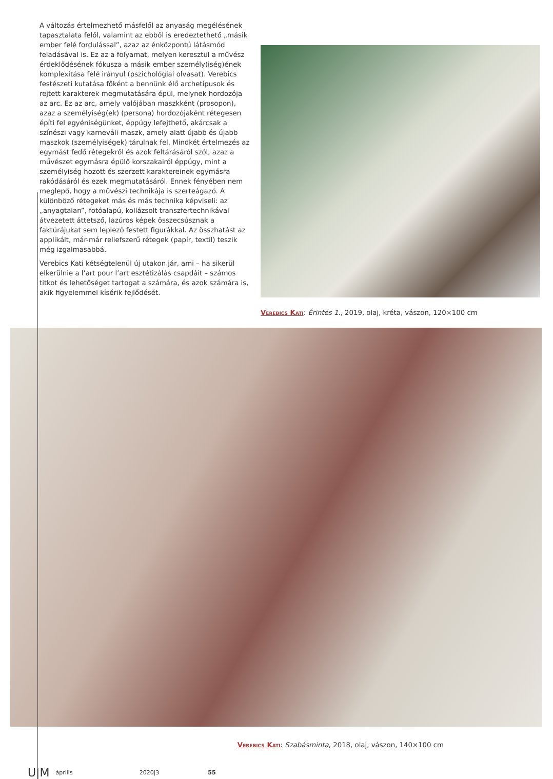A változás értelmezhető másfelől az anyaság megélésének tapasztalata felől, valamint az ebből is eredeztethető „másik ember felé fordulással”, azaz az énközpontú látásmód feladásával is. Ez az a folyamat, melyen keresztül a művész érdeklődésének fókusza a másik ember személy(iség)ének komplexitása felé irányul (pszichológiai olvasat). Verebics festészeti kutatása főként a bennünk élő archetípusok és rejtett karakterek megmutatására épül, melynek hordozója az arc. Ez az arc, amely valójában maszkként (prosopon), azaz a személyiség(ek) (persona) hordozójaként rétegesen építi fel egyéniségünket, éppúgy lefejthető, akárcsak a színészi vagy karneváli maszk, amely alatt újabb és újabb maszkok (személyiségek) tárulnak fel. Mindkét értelmezés az egymást fedő rétegekről és azok feltárásáról szól, azaz a művészet egymásra épülő korszakairól éppúgy, mint a személyiség hozott és szerzett karaktereinek egymásra rakódásáról és ezek megmutatásáról. Ennek fényében nem meglepő, hogy a művészi technikája is szerteágazó. A különböző rétegeket más és más technika képviseli: az „anyagtalan”, fotóalapú, kollázsolt transzfertechnikával átvezetett áttetsző, lazúros képek összecsúsznak a faktúrájukat sem leplező festett figurákkal. Az összhatást az applikált, már-már reliefszerű rétegek (papír, textil) teszik még izgalmasabbá.
Verebics Kati kétségtelenül új utakon jár, ami – ha sikerül elkerülnie a l’art pour l’art esztétizálás csapdáit – számos titkot és lehetőséget tartogat a számára, és azok számára is, akik figyelemmel kísérik fejlődését.
Verebics Kati: Érintés 1., 2019, olaj, kréta, vászon, 120×100 cm
Verebics Kati: Szabásminta, 2018, olaj, vászon, 140×100 cm
U|M április 2020|3 55